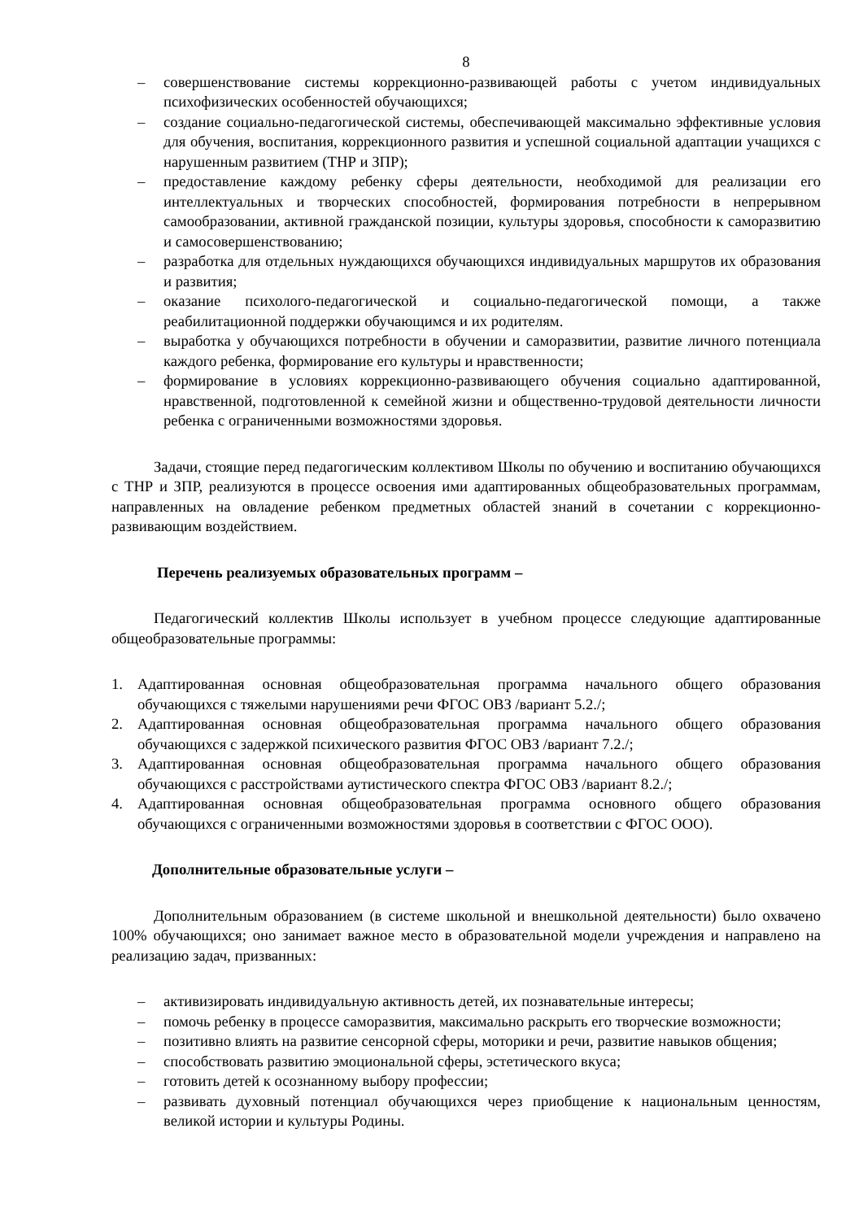8
– совершенствование системы коррекционно-развивающей работы с учетом индивидуальных психофизических особенностей обучающихся;
– создание социально-педагогической системы, обеспечивающей максимально эффективные условия для обучения, воспитания, коррекционного развития и успешной социальной адаптации учащихся с нарушенным развитием (ТНР и ЗПР);
– предоставление каждому ребенку сферы деятельности, необходимой для реализации его интеллектуальных и творческих способностей, формирования потребности в непрерывном самообразовании, активной гражданской позиции, культуры здоровья, способности к саморазвитию и самосовершенствованию;
– разработка для отдельных нуждающихся обучающихся индивидуальных маршрутов их образования и развития;
– оказание психолого-педагогической и социально-педагогической помощи, а также реабилитационной поддержки обучающимся и их родителям.
– выработка у обучающихся потребности в обучении и саморазвитии, развитие личного потенциала каждого ребенка, формирование его культуры и нравственности;
– формирование в условиях коррекционно-развивающего обучения социально адаптированной, нравственной, подготовленной к семейной жизни и общественно-трудовой деятельности личности ребенка с ограниченными возможностями здоровья.
Задачи, стоящие перед педагогическим коллективом Школы по обучению и воспитанию обучающихся с ТНР и ЗПР, реализуются в процессе освоения ими адаптированных общеобразовательных программам, направленных на овладение ребенком предметных областей знаний в сочетании с коррекционно-развивающим воздействием.
Перечень реализуемых образовательных программ –
Педагогический коллектив Школы использует в учебном процессе следующие адаптированные общеобразовательные программы:
1. Адаптированная основная общеобразовательная программа начального общего образования обучающихся с тяжелыми нарушениями речи ФГОС ОВЗ /вариант 5.2./;
2. Адаптированная основная общеобразовательная программа начального общего образования обучающихся с задержкой психического развития ФГОС ОВЗ /вариант 7.2./;
3. Адаптированная основная общеобразовательная программа начального общего образования обучающихся с расстройствами аутистического спектра ФГОС ОВЗ /вариант 8.2./;
4. Адаптированная основная общеобразовательная программа основного общего образования обучающихся с ограниченными возможностями здоровья в соответствии с ФГОС ООО).
Дополнительные образовательные услуги –
Дополнительным образованием (в системе школьной и внешкольной деятельности) было охвачено 100% обучающихся; оно занимает важное место в образовательной модели учреждения и направлено на реализацию задач, призванных:
– активизировать индивидуальную активность детей, их познавательные интересы;
– помочь ребенку в процессе саморазвития, максимально раскрыть его творческие возможности;
– позитивно влиять на развитие сенсорной сферы, моторики и речи, развитие навыков общения;
– способствовать развитию эмоциональной сферы, эстетического вкуса;
– готовить детей к осознанному выбору профессии;
– развивать духовный потенциал обучающихся через приобщение к национальным ценностям, великой истории и культуры Родины.